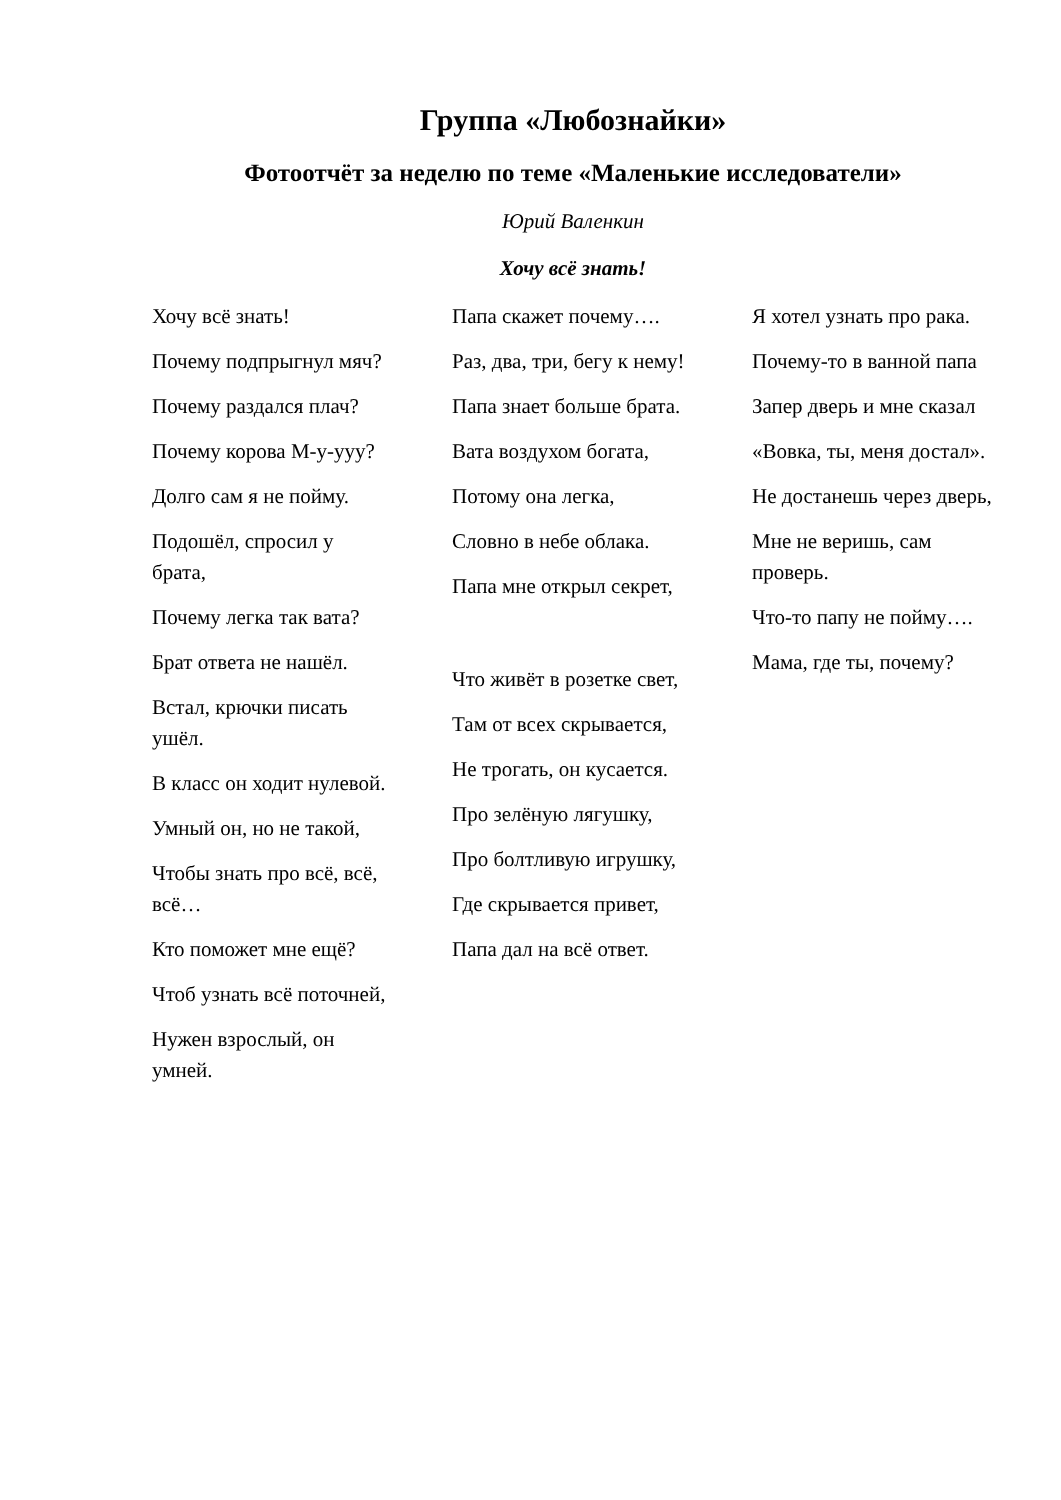Группа «Любознайки»
Фотоотчёт за неделю по теме «Маленькие исследователи»
Юрий Валенкин
Хочу всё знать!
Хочу всё знать!
Почему подпрыгнул мяч?
Почему раздался плач?
Почему корова М-у-ууу?
Долго сам я не пойму.
Подошёл, спросил у брата,
Почему легка так вата?
Брат ответа не нашёл.
Встал, крючки писать ушёл.
В класс он ходит нулевой.
Умный он, но не такой,
Чтобы знать про всё, всё, всё…
Кто поможет мне ещё?
Чтоб узнать всё поточней,
Нужен взрослый, он умней.
Папа скажет почему….
Раз, два, три, бегу к нему!
Папа знает больше брата.
Вата воздухом богата,
Потому она легка,
Словно в небе облака.
Папа мне открыл секрет,
Что живёт в розетке свет,
Там от всех скрывается,
Не трогать, он кусается.
Про зелёную лягушку,
Про болтливую игрушку,
Где скрывается привет,
Папа дал на всё ответ.
Я хотел узнать про рака.
Почему-то в ванной папа
Запер дверь и мне сказал
«Вовка, ты, меня достал».
Не достанешь через дверь,
Мне не веришь, сам проверь.
Что-то папу не пойму….
Мама, где ты, почему?